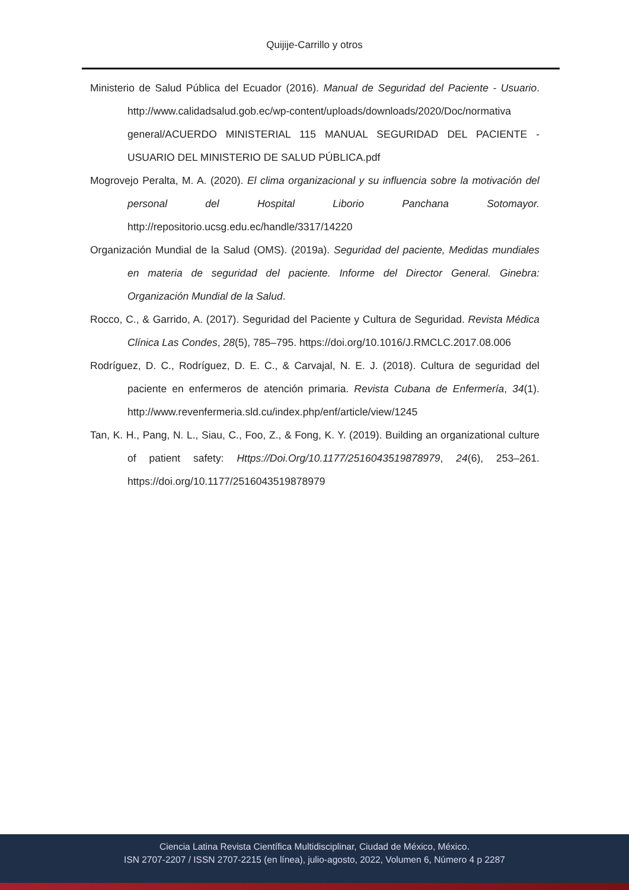Quijije-Carrillo y otros
Ministerio de Salud Pública del Ecuador (2016). Manual de Seguridad del Paciente - Usuario. http://www.calidadsalud.gob.ec/wp-content/uploads/downloads/2020/Doc/normativa general/ACUERDO MINISTERIAL 115 MANUAL SEGURIDAD DEL PACIENTE - USUARIO DEL MINISTERIO DE SALUD PÚBLICA.pdf
Mogrovejo Peralta, M. A. (2020). El clima organizacional y su influencia sobre la motivación del personal del Hospital Liborio Panchana Sotomayor. http://repositorio.ucsg.edu.ec/handle/3317/14220
Organización Mundial de la Salud (OMS). (2019a). Seguridad del paciente, Medidas mundiales en materia de seguridad del paciente. Informe del Director General. Ginebra: Organización Mundial de la Salud.
Rocco, C., & Garrido, A. (2017). Seguridad del Paciente y Cultura de Seguridad. Revista Médica Clínica Las Condes, 28(5), 785–795. https://doi.org/10.1016/J.RMCLC.2017.08.006
Rodríguez, D. C., Rodríguez, D. E. C., & Carvajal, N. E. J. (2018). Cultura de seguridad del paciente en enfermeros de atención primaria. Revista Cubana de Enfermería, 34(1). http://www.revenfermeria.sld.cu/index.php/enf/article/view/1245
Tan, K. H., Pang, N. L., Siau, C., Foo, Z., & Fong, K. Y. (2019). Building an organizational culture of patient safety: Https://Doi.Org/10.1177/2516043519878979, 24(6), 253–261. https://doi.org/10.1177/2516043519878979
Ciencia Latina Revista Científica Multidisciplinar, Ciudad de México, México.
ISN 2707-2207 / ISSN 2707-2215 (en línea), julio-agosto, 2022, Volumen 6, Número 4 p 2287